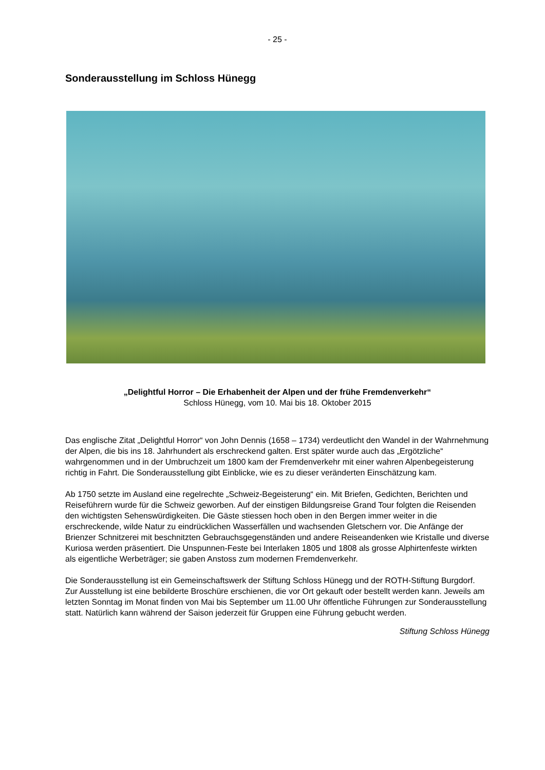- 25 -
Sonderausstellung im Schloss Hünegg
„Delightful Horror – Die Erhabenheit der Alpen und der frühe Fremdenverkehr“
Schloss Hünegg, vom 10. Mai bis 18. Oktober 2015
Das englische Zitat „Delightful Horror“ von John Dennis (1658 – 1734) verdeutlicht den Wandel in der Wahrnehmung der Alpen, die bis ins 18. Jahrhundert als erschreckend galten. Erst später wurde auch das „Ergötzliche“ wahrgenommen und in der Umbruchzeit um 1800 kam der Fremdenverkehr mit einer wahren Alpenbegeisterung richtig in Fahrt. Die Sonderausstellung gibt Einblicke, wie es zu dieser veränderten Einschätzung kam.
Ab 1750 setzte im Ausland eine regelrechte „Schweiz-Begeisterung“ ein. Mit Briefen, Gedichten, Berichten und Reiseführern wurde für die Schweiz geworben. Auf der einstigen Bildungsreise Grand Tour folgten die Reisenden den wichtigsten Sehenswürdigkeiten. Die Gäste stiessen hoch oben in den Bergen immer weiter in die erschreckende, wilde Natur zu eindrücklichen Wasserfällen und wachsenden Gletschern vor. Die Anfänge der Brienzer Schnitzerei mit beschnitzten Gebrauchsgegenständen und andere Reiseandenken wie Kristalle und diverse Kuriosa werden präsentiert. Die Unspunnen-Feste bei Interlaken 1805 und 1808 als grosse Alphirtenfeste wirkten als eigentliche Werbeträger; sie gaben Anstoss zum modernen Fremdenverkehr.
Die Sonderausstellung ist ein Gemeinschaftswerk der Stiftung Schloss Hünegg und der ROTH-Stiftung Burgdorf. Zur Ausstellung ist eine bebilderte Broschüre erschienen, die vor Ort gekauft oder bestellt werden kann. Jeweils am letzten Sonntag im Monat finden von Mai bis September um 11.00 Uhr öffentliche Führungen zur Sonderausstellung statt. Natürlich kann während der Saison jederzeit für Gruppen eine Führung gebucht werden.
Stiftung Schloss Hünegg